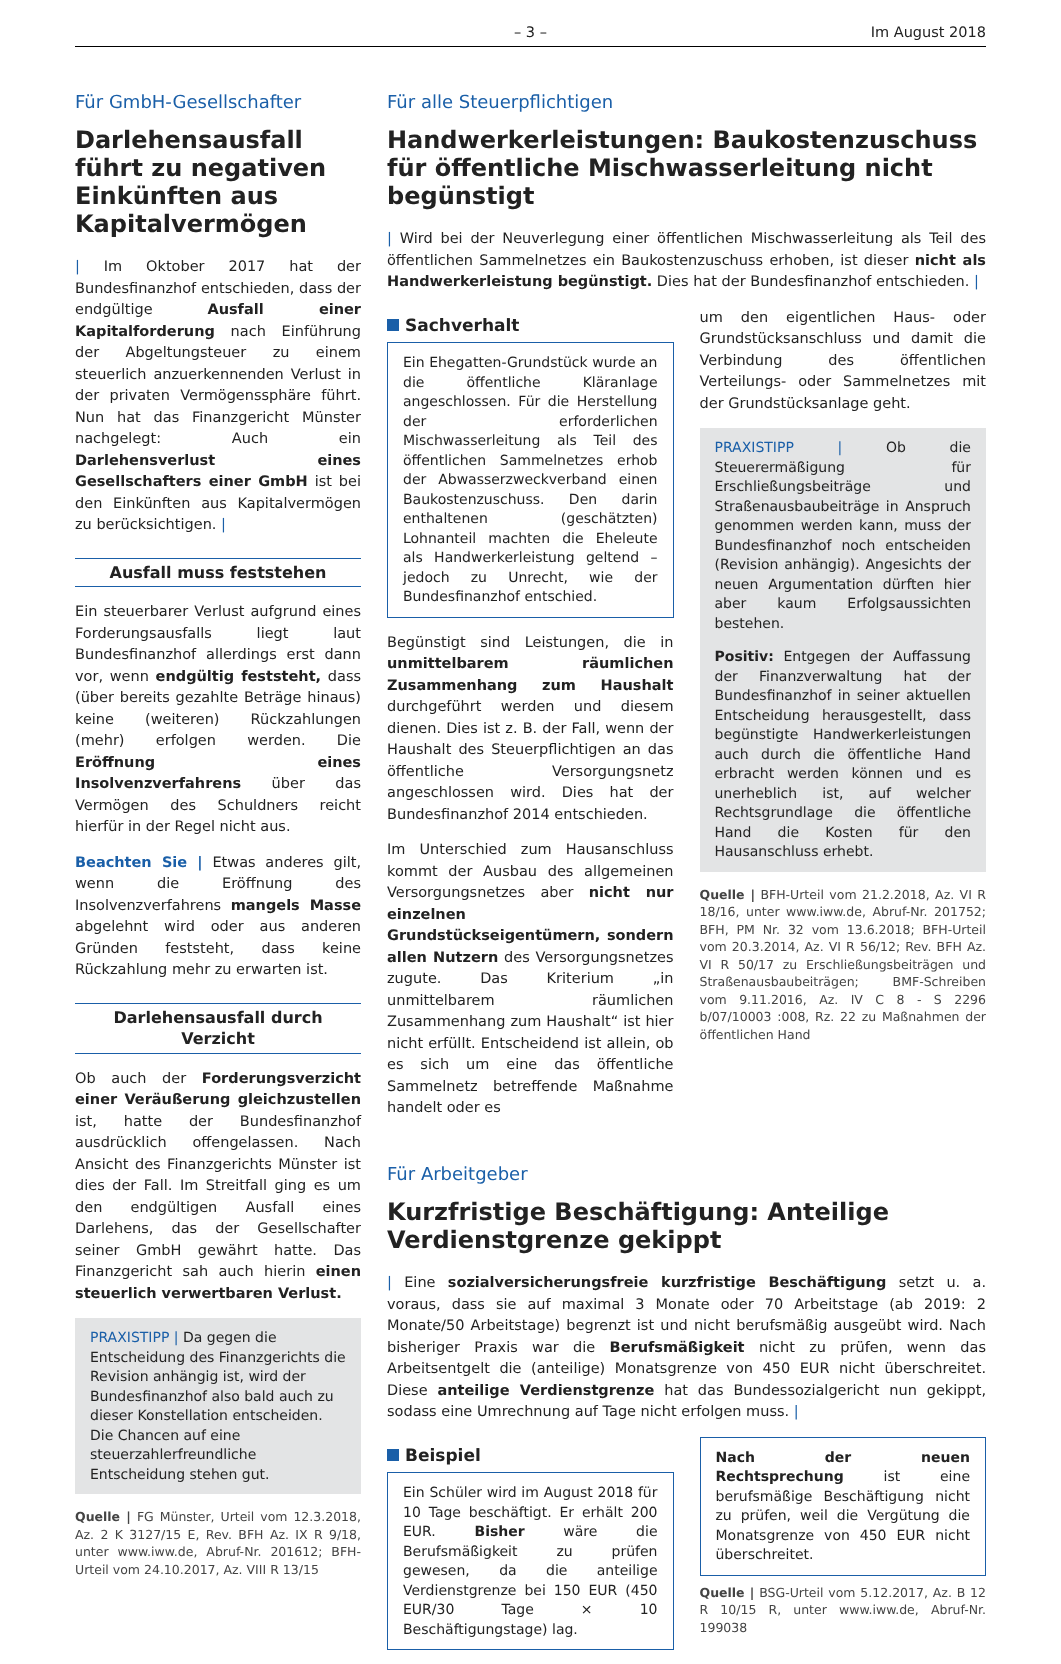– 3 – Im August 2018
Für GmbH-Gesellschafter
Darlehensausfall führt zu negativen Einkünften aus Kapitalvermögen
| Im Oktober 2017 hat der Bundesfinanzhof entschieden, dass der endgültige Ausfall einer Kapitalforderung nach Einführung der Abgeltungsteuer zu einem steuerlich anzuerkennenden Verlust in der privaten Vermögenssphäre führt. Nun hat das Finanzgericht Münster nachgelegt: Auch ein Darlehensverlust eines Gesellschafters einer GmbH ist bei den Einkünften aus Kapitalvermögen zu berücksichtigen. |
Ausfall muss feststehen
Ein steuerbarer Verlust aufgrund eines Forderungsausfalls liegt laut Bundesfinanzhof allerdings erst dann vor, wenn endgültig feststeht, dass (über bereits gezahlte Beträge hinaus) keine (weiteren) Rückzahlungen (mehr) erfolgen werden. Die Eröffnung eines Insolvenzverfahrens über das Vermögen des Schuldners reicht hierfür in der Regel nicht aus.
Beachten Sie | Etwas anderes gilt, wenn die Eröffnung des Insolvenzverfahrens mangels Masse abgelehnt wird oder aus anderen Gründen feststeht, dass keine Rückzahlung mehr zu erwarten ist.
Darlehensausfall durch Verzicht
Ob auch der Forderungsverzicht einer Veräußerung gleichzustellen ist, hatte der Bundesfinanzhof ausdrücklich offengelassen. Nach Ansicht des Finanzgerichts Münster ist dies der Fall. Im Streitfall ging es um den endgültigen Ausfall eines Darlehens, das der Gesellschafter seiner GmbH gewährt hatte. Das Finanzgericht sah auch hierin einen steuerlich verwertbaren Verlust.
PRAXISTIPP | Da gegen die Entscheidung des Finanzgerichts die Revision anhängig ist, wird der Bundesfinanzhof also bald auch zu dieser Konstellation entscheiden. Die Chancen auf eine steuerzahlerfreundliche Entscheidung stehen gut.
Quelle | FG Münster, Urteil vom 12.3.2018, Az. 2 K 3127/15 E, Rev. BFH Az. IX R 9/18, unter www.iww.de, Abruf-Nr. 201612; BFH-Urteil vom 24.10.2017, Az. VIII R 13/15
Für alle Steuerpflichtigen
Handwerkerleistungen: Baukostenzuschuss für öffentliche Mischwasserleitung nicht begünstigt
| Wird bei der Neuverlegung einer öffentlichen Mischwasserleitung als Teil des öffentlichen Sammelnetzes ein Baukostenzuschuss erhoben, ist dieser nicht als Handwerkerleistung begünstigt. Dies hat der Bundesfinanzhof entschieden. |
Sachverhalt
Ein Ehegatten-Grundstück wurde an die öffentliche Kläranlage angeschlossen. Für die Herstellung der erforderlichen Mischwasserleitung als Teil des öffentlichen Sammelnetzes erhob der Abwasserzweckverband einen Baukostenzuschuss. Den darin enthaltenen (geschätzten) Lohnanteil machten die Eheleute als Handwerkerleistung geltend – jedoch zu Unrecht, wie der Bundesfinanzhof entschied.
Begünstigt sind Leistungen, die in unmittelbarem räumlichen Zusammenhang zum Haushalt durchgeführt werden und diesem dienen. Dies ist z. B. der Fall, wenn der Haushalt des Steuerpflichtigen an das öffentliche Versorgungsnetz angeschlossen wird. Dies hat der Bundesfinanzhof 2014 entschieden.
Im Unterschied zum Hausanschluss kommt der Ausbau des allgemeinen Versorgungsnetzes aber nicht nur einzelnen Grundstückseigentümern, sondern allen Nutzern des Versorgungsnetzes zugute. Das Kriterium „in unmittelbarem räumlichen Zusammenhang zum Haushalt“ ist hier nicht erfüllt. Entscheidend ist allein, ob es sich um eine das öffentliche Sammelnetz betreffende Maßnahme handelt oder es
um den eigentlichen Haus- oder Grundstücksanschluss und damit die Verbindung des öffentlichen Verteilungs- oder Sammelnetzes mit der Grundstücksanlage geht.
PRAXISTIPP | Ob die Steuerermäßigung für Erschließungsbeiträge und Straßenausbaubeiträge in Anspruch genommen werden kann, muss der Bundesfinanzhof noch entscheiden (Revision anhängig). Angesichts der neuen Argumentation dürften hier aber kaum Erfolgsaussichten bestehen.
Positiv: Entgegen der Auffassung der Finanzverwaltung hat der Bundesfinanzhof in seiner aktuellen Entscheidung herausgestellt, dass begünstigte Handwerkerleistungen auch durch die öffentliche Hand erbracht werden können und es unerheblich ist, auf welcher Rechtsgrundlage die öffentliche Hand die Kosten für den Hausanschluss erhebt.
Quelle | BFH-Urteil vom 21.2.2018, Az. VI R 18/16, unter www.iww.de, Abruf-Nr. 201752; BFH, PM Nr. 32 vom 13.6.2018; BFH-Urteil vom 20.3.2014, Az. VI R 56/12; Rev. BFH Az. VI R 50/17 zu Erschließungsbeiträgen und Straßenausbaubeiträgen; BMF-Schreiben vom 9.11.2016, Az. IV C 8 - S 2296 b/07/10003 :008, Rz. 22 zu Maßnahmen der öffentlichen Hand
Für Arbeitgeber
Kurzfristige Beschäftigung: Anteilige Verdienstgrenze gekippt
| Eine sozialversicherungsfreie kurzfristige Beschäftigung setzt u. a. voraus, dass sie auf maximal 3 Monate oder 70 Arbeitstage (ab 2019: 2 Monate/50 Arbeitstage) begrenzt ist und nicht berufsmäßig ausgeübt wird. Nach bisheriger Praxis war die Berufsmäßigkeit nicht zu prüfen, wenn das Arbeitsentgelt die (anteilige) Monatsgrenze von 450 EUR nicht überschreitet. Diese anteilige Verdienstgrenze hat das Bundessozialgericht nun gekippt, sodass eine Umrechnung auf Tage nicht erfolgen muss. |
Beispiel
Ein Schüler wird im August 2018 für 10 Tage beschäftigt. Er erhält 200 EUR. Bisher wäre die Berufsmäßigkeit zu prüfen gewesen, da die anteilige Verdienstgrenze bei 150 EUR (450 EUR/30 Tage × 10 Beschäftigungstage) lag.
Nach der neuen Rechtsprechung ist eine berufsmäßige Beschäftigung nicht zu prüfen, weil die Vergütung die Monatsgrenze von 450 EUR nicht überschreitet.
Quelle | BSG-Urteil vom 5.12.2017, Az. B 12 R 10/15 R, unter www.iww.de, Abruf-Nr. 199038